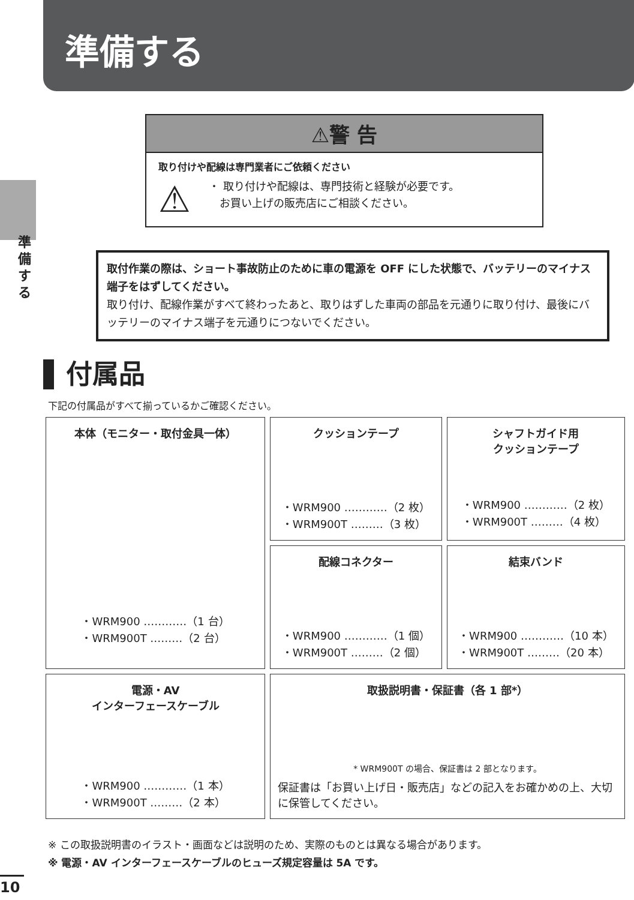準備する
準備する
⚠警 告
取り付けや配線は専門業者にご依頼ください
⚠
・ 取り付けや配線は、専門技術と経験が必要です。
　お買い上げの販売店にご相談ください。
取付作業の際は、ショート事故防止のために車の電源を OFF にした状態で、バッテリーのマイナス端子をはずしてください。
取り付け、配線作業がすべて終わったあと、取りはずした車両の部品を元通りに取り付け、最後にバッテリーのマイナス端子を元通りにつないでください。
付属品
下記の付属品がすべて揃っているかご確認ください。
| 本体（モニター・取付金具一体） ・WRM900 …………（1 台） ・WRM900T ………（2 台） | クッションテープ ・WRM900 …………（2 枚） ・WRM900T ………（3 枚） | シャフトガイド用 クッションテープ ・WRM900 …………（2 枚） ・WRM900T ………（4 枚） |
| | 配線コネクター ・WRM900 …………（1 個） ・WRM900T ………（2 個） | 結束バンド ・WRM900 …………（10 本） ・WRM900T ………（20 本） |
| 電源・AV インターフェースケーブル ・WRM900 …………（1 本） ・WRM900T ………（2 本） | 取扱説明書・保証書（各 1 部*） * WRM900T の場合、保証書は 2 部となります。 保証書は「お買い上げ日・販売店」などの記入をお確かめの上、大切に保管してください。 | |
※ この取扱説明書のイラスト・画面などは説明のため、実際のものとは異なる場合があります。
※ 電源・AV インターフェースケーブルのヒューズ規定容量は 5A です。
10